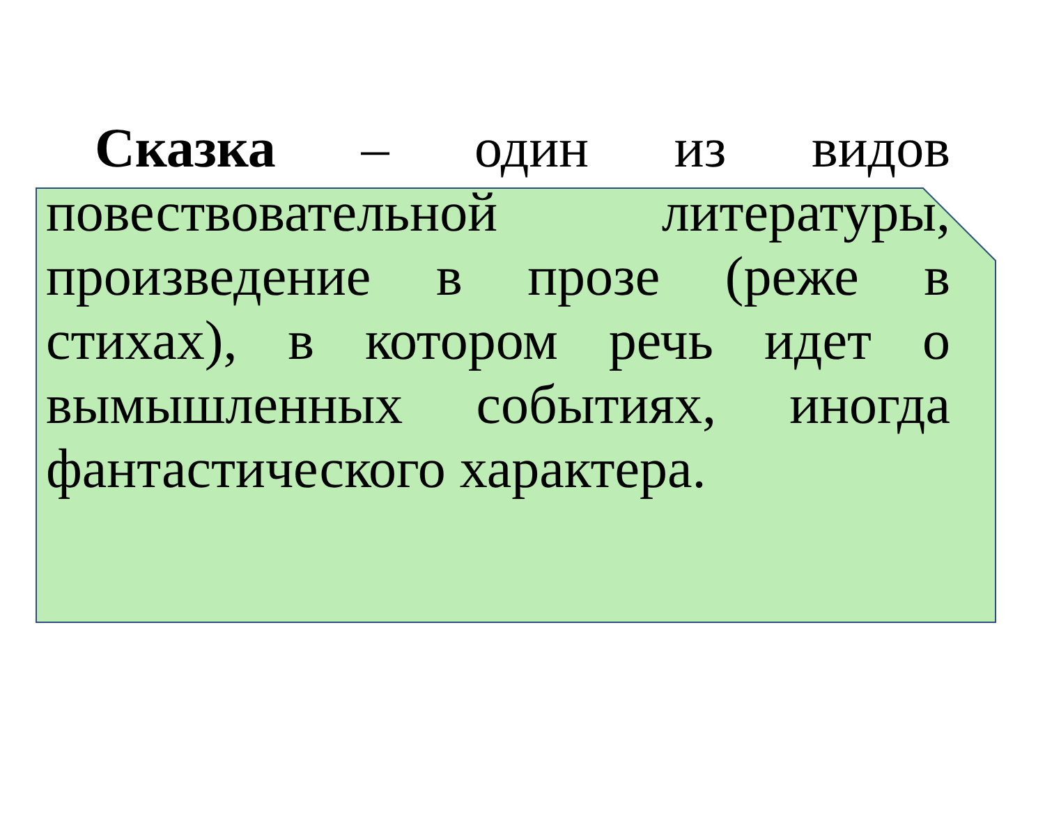Сказка – один из видов повествовательной литературы, произведение в прозе (реже в стихах), в котором речь идет о вымышленных событиях, иногда фантастического характера.